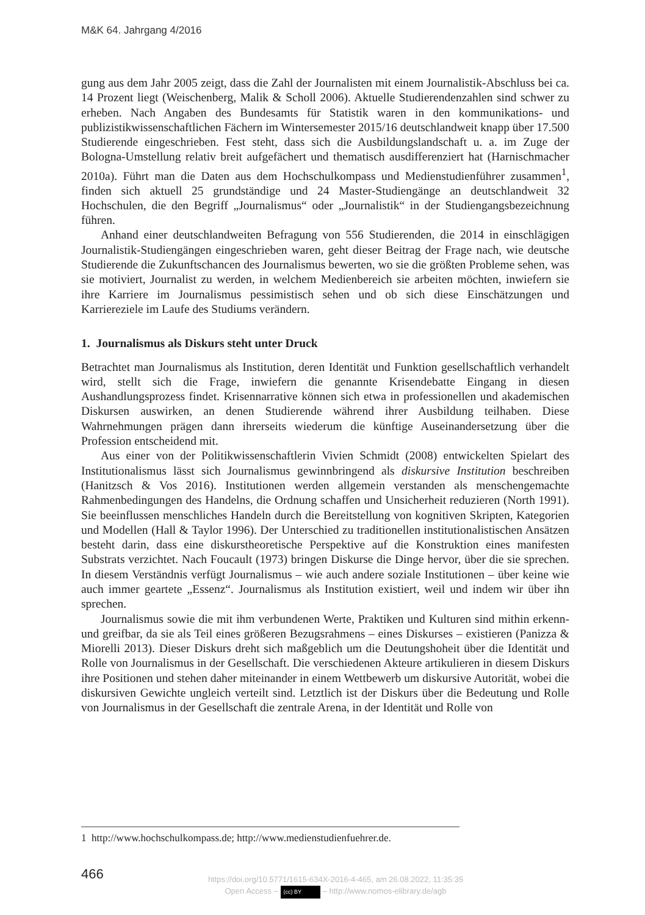M&K 64. Jahrgang 4/2016
gung aus dem Jahr 2005 zeigt, dass die Zahl der Journalisten mit einem Journalistik-Abschluss bei ca. 14 Prozent liegt (Weischenberg, Malik & Scholl 2006). Aktuelle Studierendenzahlen sind schwer zu erheben. Nach Angaben des Bundesamts für Statistik waren in den kommunikations- und publizistikwissenschaftlichen Fächern im Wintersemester 2015/16 deutschlandweit knapp über 17.500 Studierende eingeschrieben. Fest steht, dass sich die Ausbildungslandschaft u. a. im Zuge der Bologna-Umstellung relativ breit aufgefächert und thematisch ausdifferenziert hat (Harnischmacher 2010a). Führt man die Daten aus dem Hochschulkompass und Medienstudienführer zusammen<sup>1</sup>, finden sich aktuell 25 grundständige und 24 Master-Studiengänge an deutschlandweit 32 Hochschulen, die den Begriff „Journalismus“ oder „Journalistik“ in der Studiengangsbezeichnung führen.
Anhand einer deutschlandweiten Befragung von 556 Studierenden, die 2014 in einschlägigen Journalistik-Studiengängen eingeschrieben waren, geht dieser Beitrag der Frage nach, wie deutsche Studierende die Zukunftschancen des Journalismus bewerten, wo sie die größten Probleme sehen, was sie motiviert, Journalist zu werden, in welchem Medienbereich sie arbeiten möchten, inwiefern sie ihre Karriere im Journalismus pessimistisch sehen und ob sich diese Einschätzungen und Karriereziele im Laufe des Studiums verändern.
1. Journalismus als Diskurs steht unter Druck
Betrachtet man Journalismus als Institution, deren Identität und Funktion gesellschaftlich verhandelt wird, stellt sich die Frage, inwiefern die genannte Krisendebatte Eingang in diesen Aushandlungsprozess findet. Krisennarrative können sich etwa in professionellen und akademischen Diskursen auswirken, an denen Studierende während ihrer Ausbildung teilhaben. Diese Wahrnehmungen prägen dann ihrerseits wiederum die künftige Auseinandersetzung über die Profession entscheidend mit.
Aus einer von der Politikwissenschaftlerin Vivien Schmidt (2008) entwickelten Spielart des Institutionalismus lässt sich Journalismus gewinnbringend als diskursive Institution beschreiben (Hanitzsch & Vos 2016). Institutionen werden allgemein verstanden als menschengemachte Rahmenbedingungen des Handelns, die Ordnung schaffen und Unsicherheit reduzieren (North 1991). Sie beeinflussen menschliches Handeln durch die Bereitstellung von kognitiven Skripten, Kategorien und Modellen (Hall & Taylor 1996). Der Unterschied zu traditionellen institutionalistischen Ansätzen besteht darin, dass eine diskurstheoretische Perspektive auf die Konstruktion eines manifesten Substrats verzichtet. Nach Foucault (1973) bringen Diskurse die Dinge hervor, über die sie sprechen. In diesem Verständnis verfügt Journalismus – wie auch andere soziale Institutionen – über keine wie auch immer geartete „Essenz“. Journalismus als Institution existiert, weil und indem wir über ihn sprechen.
Journalismus sowie die mit ihm verbundenen Werte, Praktiken und Kulturen sind mithin erkenn- und greifbar, da sie als Teil eines größeren Bezugsrahmens – eines Diskurses – existieren (Panizza & Miorelli 2013). Dieser Diskurs dreht sich maßgeblich um die Deutungshoheit über die Identität und Rolle von Journalismus in der Gesellschaft. Die verschiedenen Akteure artikulieren in diesem Diskurs ihre Positionen und stehen daher miteinander in einem Wettbewerb um diskursive Autorität, wobei die diskursiven Gewichte ungleich verteilt sind. Letztlich ist der Diskurs über die Bedeutung und Rolle von Journalismus in der Gesellschaft die zentrale Arena, in der Identität und Rolle von
1 http://www.hochschulkompass.de; http://www.medienstudienfuehrer.de.
466
https://doi.org/10.5771/1615-634X-2016-4-465, am 26.08.2022, 11:35:35
Open Access – (cc) BY – http://www.nomos-elibrary.de/agb